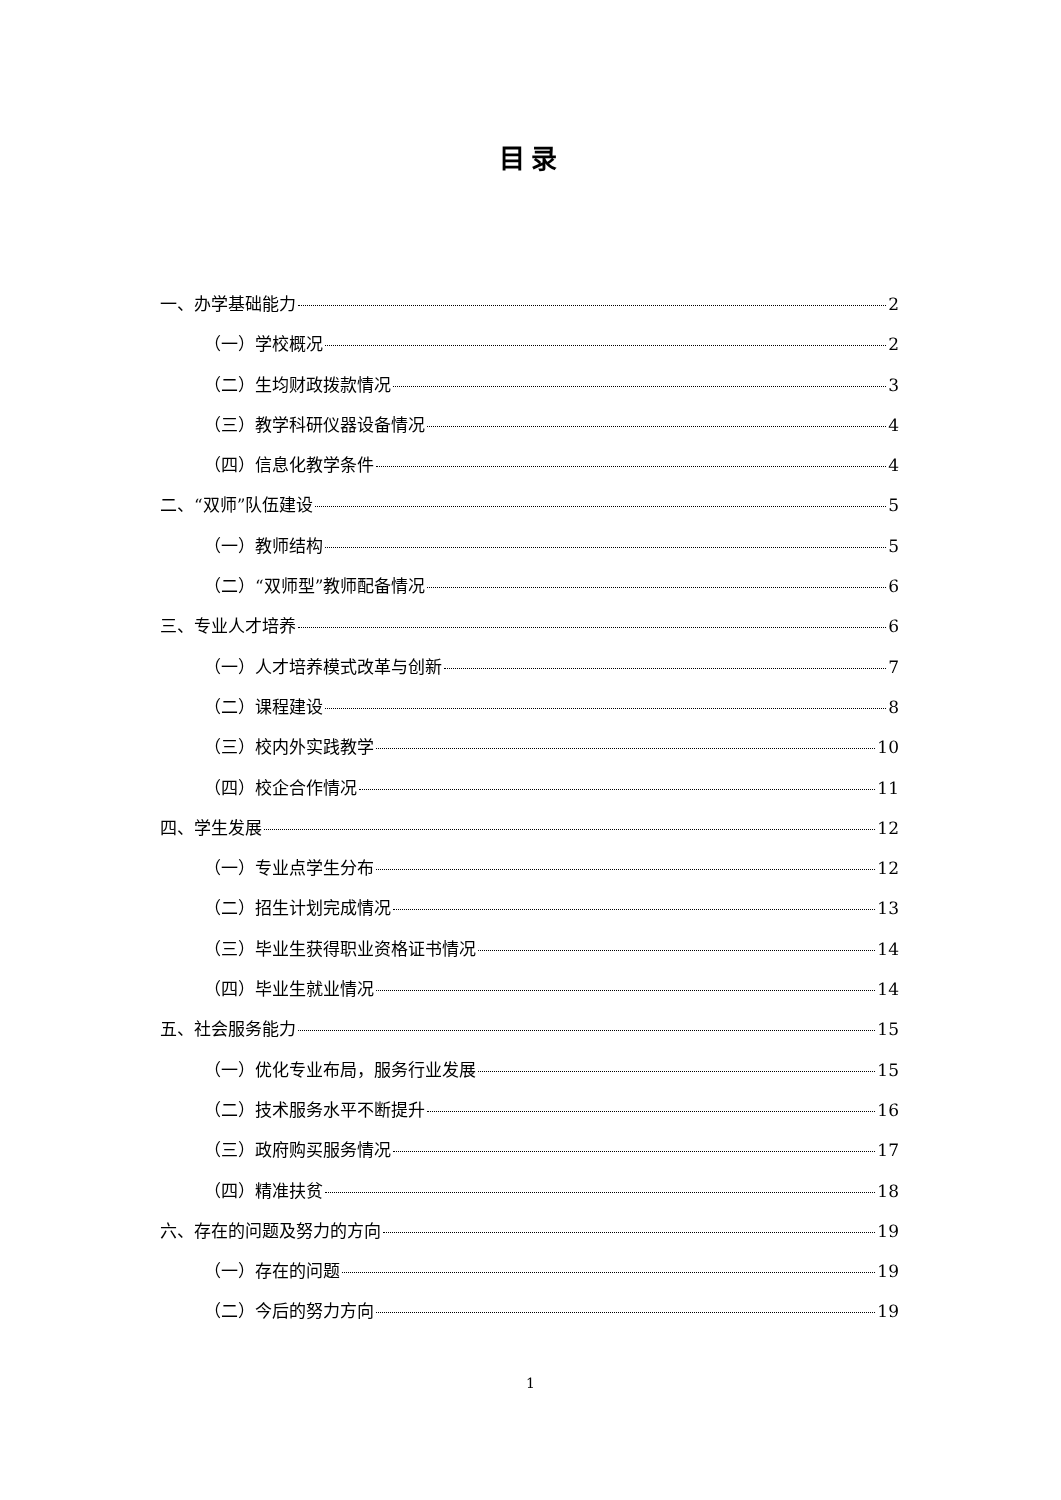目录
一、办学基础能力 2
（一）学校概况 2
（二）生均财政拨款情况 3
（三）教学科研仪器设备情况 4
（四）信息化教学条件 4
二、“双师”队伍建设 5
（一）教师结构 5
（二）“双师型”教师配备情况 6
三、专业人才培养 6
（一）人才培养模式改革与创新 7
（二）课程建设 8
（三）校内外实践教学 10
（四）校企合作情况 11
四、学生发展 12
（一）专业点学生分布 12
（二）招生计划完成情况 13
（三）毕业生获得职业资格证书情况 14
（四）毕业生就业情况 14
五、社会服务能力 15
（一）优化专业布局，服务行业发展 15
（二）技术服务水平不断提升 16
（三）政府购买服务情况 17
（四）精准扶贫 18
六、存在的问题及努力的方向 19
（一）存在的问题 19
（二）今后的努力方向 19
1